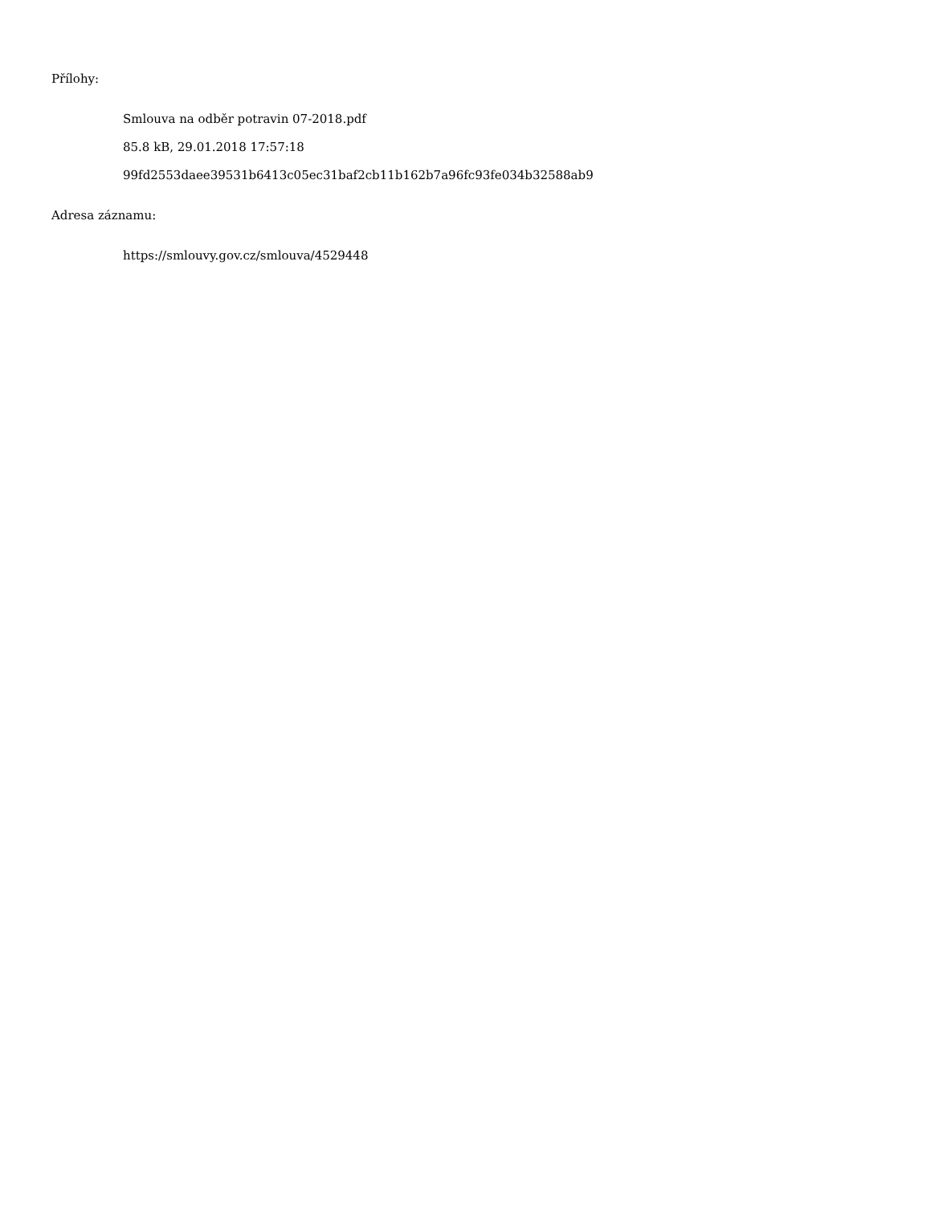Přílohy:
Smlouva na odběr potravin 07-2018.pdf
85.8 kB, 29.01.2018 17:57:18
99fd2553daee39531b6413c05ec31baf2cb11b162b7a96fc93fe034b32588ab9
Adresa záznamu:
https://smlouvy.gov.cz/smlouva/4529448